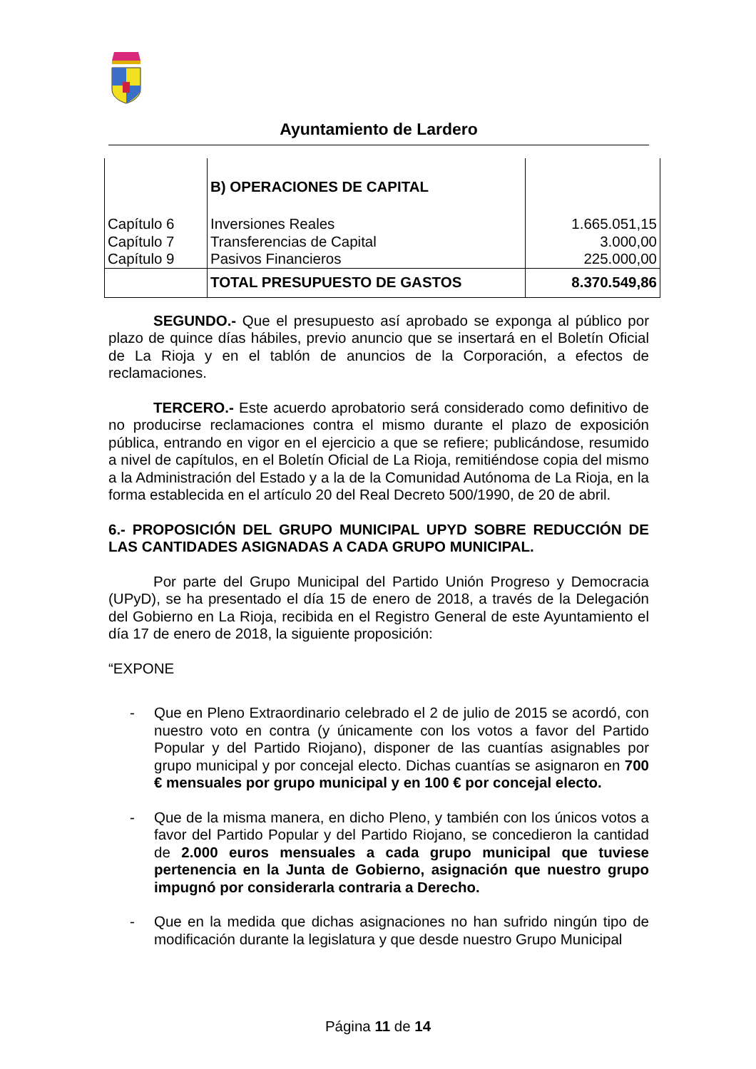Ayuntamiento de Lardero
| | B) OPERACIONES DE CAPITAL | |
| Capítulo 6 | Inversiones Reales | 1.665.051,15 |
| Capítulo 7 | Transferencias de Capital | 3.000,00 |
| Capítulo 9 | Pasivos Financieros | 225.000,00 |
| | TOTAL PRESUPUESTO DE GASTOS | 8.370.549,86 |
SEGUNDO.- Que el presupuesto así aprobado se exponga al público por plazo de quince días hábiles, previo anuncio que se insertará en el Boletín Oficial de La Rioja y en el tablón de anuncios de la Corporación, a efectos de reclamaciones.
TERCERO.- Este acuerdo aprobatorio será considerado como definitivo de no producirse reclamaciones contra el mismo durante el plazo de exposición pública, entrando en vigor en el ejercicio a que se refiere; publicándose, resumido a nivel de capítulos, en el Boletín Oficial de La Rioja, remitiéndose copia del mismo a la Administración del Estado y a la de la Comunidad Autónoma de La Rioja, en la forma establecida en el artículo 20 del Real Decreto 500/1990, de 20 de abril.
6.- PROPOSICIÓN DEL GRUPO MUNICIPAL UPYD SOBRE REDUCCIÓN DE LAS CANTIDADES ASIGNADAS A CADA GRUPO MUNICIPAL.
Por parte del Grupo Municipal del Partido Unión Progreso y Democracia (UPyD), se ha presentado el día 15 de enero de 2018, a través de la Delegación del Gobierno en La Rioja, recibida en el Registro General de este Ayuntamiento el día 17 de enero de 2018, la siguiente proposición:
“EXPONE
- Que en Pleno Extraordinario celebrado el 2 de julio de 2015 se acordó, con nuestro voto en contra (y únicamente con los votos a favor del Partido Popular y del Partido Riojano), disponer de las cuantías asignables por grupo municipal y por concejal electo. Dichas cuantías se asignaron en 700 € mensuales por grupo municipal y en 100 € por concejal electo.
- Que de la misma manera, en dicho Pleno, y también con los únicos votos a favor del Partido Popular y del Partido Riojano, se concedieron la cantidad de 2.000 euros mensuales a cada grupo municipal que tuviese pertenencia en la Junta de Gobierno, asignación que nuestro grupo impugnó por considerarla contraria a Derecho.
- Que en la medida que dichas asignaciones no han sufrido ningún tipo de modificación durante la legislatura y que desde nuestro Grupo Municipal
Página 11 de 14